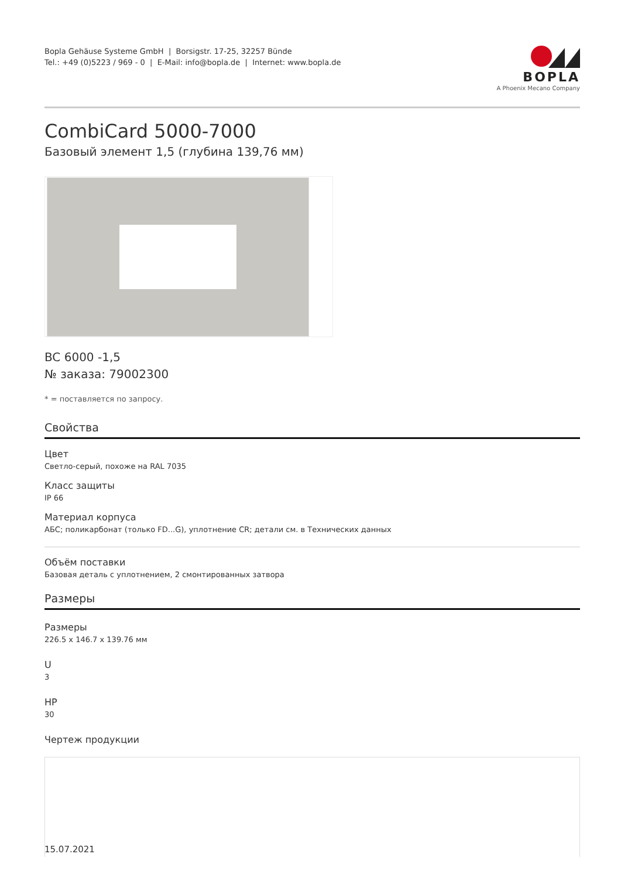Bopla Gehäuse Systeme GmbH | Borsigstr. 17-25, 32257 Bünde
Tel.: +49 (0)5223 / 969 - 0 | E-Mail: info@bopla.de | Internet: www.bopla.de
BOPLA
A Phoenix Mecano Company
CombiCard 5000-7000
Базовый элемент 1,5 (глубина 139,76 мм)
BC 6000 -1,5
№ заказа: 79002300
* = поставляется по запросу.
Свойства
Цвет
Светло-серый, похоже на RAL 7035
Класс защиты
IP 66
Материал корпуса
АБС; поликарбонат (только FD...G), уплотнение CR; детали см. в Технических данных
Объём поставки
Базовая деталь с уплотнением, 2 смонтированных затвора
Размеры
Размеры
226.5 x 146.7 x 139.76 мм
U
3
HP
30
Чертеж продукции
15.07.2021